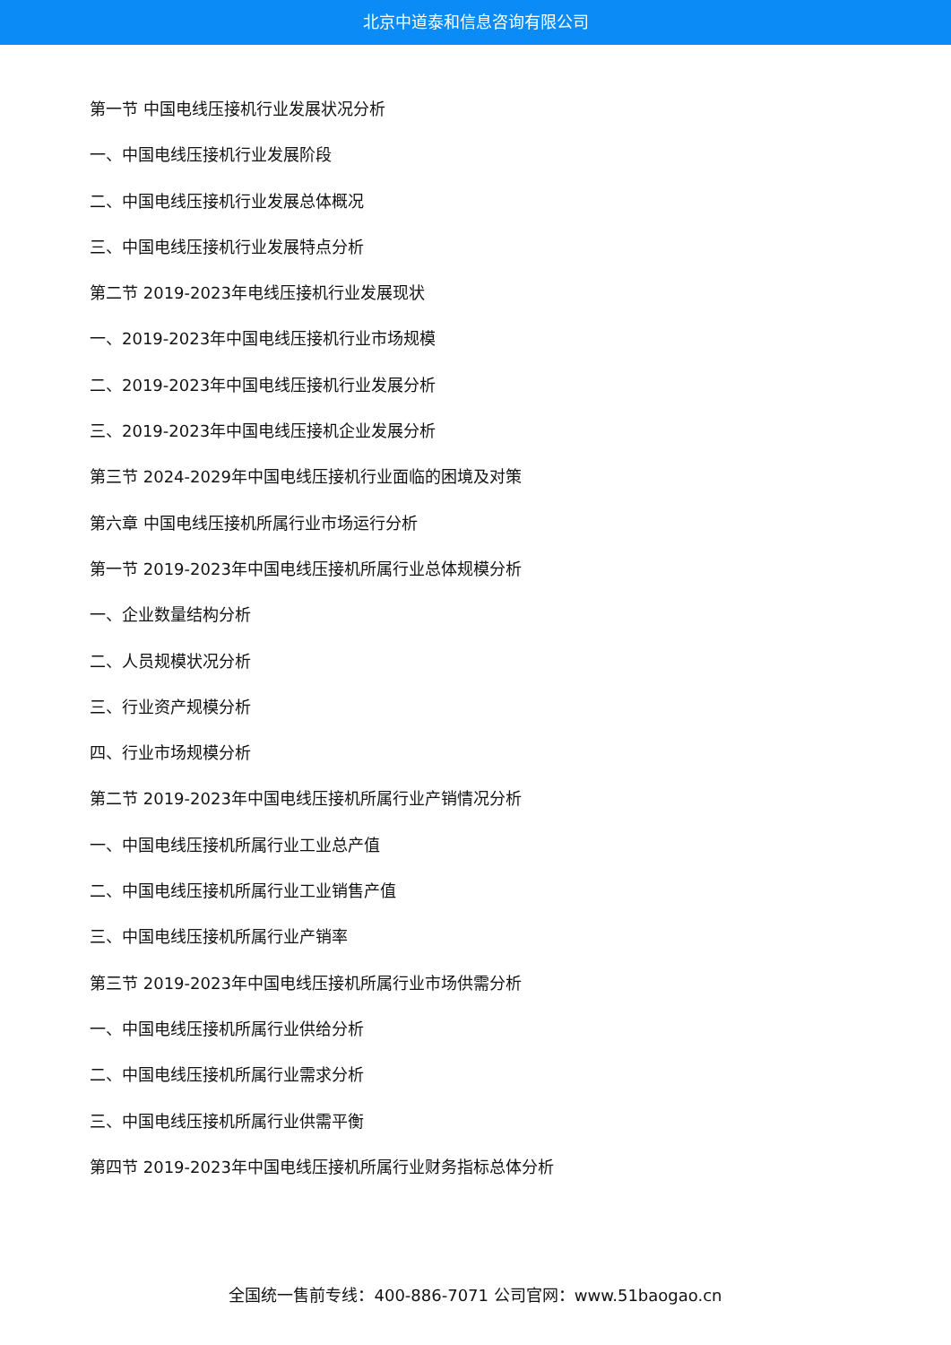北京中道泰和信息咨询有限公司
第一节 中国电线压接机行业发展状况分析
一、中国电线压接机行业发展阶段
二、中国电线压接机行业发展总体概况
三、中国电线压接机行业发展特点分析
第二节 2019-2023年电线压接机行业发展现状
一、2019-2023年中国电线压接机行业市场规模
二、2019-2023年中国电线压接机行业发展分析
三、2019-2023年中国电线压接机企业发展分析
第三节 2024-2029年中国电线压接机行业面临的困境及对策
第六章 中国电线压接机所属行业市场运行分析
第一节 2019-2023年中国电线压接机所属行业总体规模分析
一、企业数量结构分析
二、人员规模状况分析
三、行业资产规模分析
四、行业市场规模分析
第二节 2019-2023年中国电线压接机所属行业产销情况分析
一、中国电线压接机所属行业工业总产值
二、中国电线压接机所属行业工业销售产值
三、中国电线压接机所属行业产销率
第三节 2019-2023年中国电线压接机所属行业市场供需分析
一、中国电线压接机所属行业供给分析
二、中国电线压接机所属行业需求分析
三、中国电线压接机所属行业供需平衡
第四节 2019-2023年中国电线压接机所属行业财务指标总体分析
全国统一售前专线：400-886-7071 公司官网：www.51baogao.cn